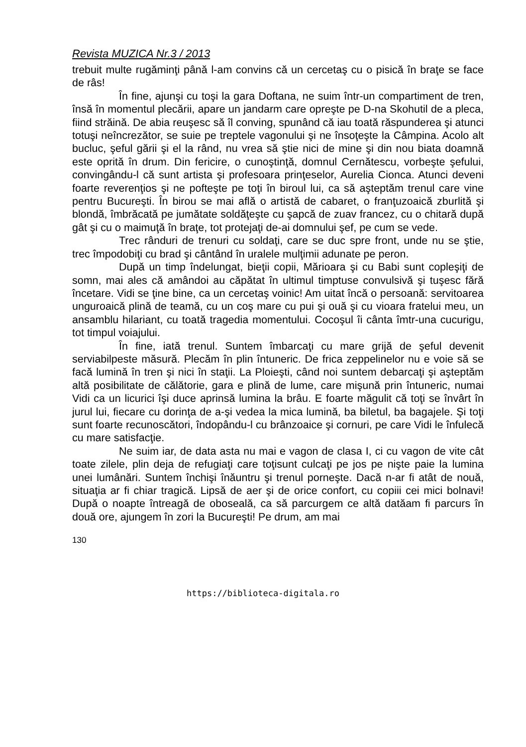Revista MUZICA Nr.3 / 2013
trebuit multe rugăminţi până l-am convins că un cercetaş cu o pisică în braţe se face de râs!
În fine, ajunşi cu toşi la gara Doftana, ne suim într-un compartiment de tren, însă în momentul plecării, apare un jandarm care opreşte pe D-na Skohutil de a pleca, fiind străină. De abia reuşesc să îl conving, spunând că iau toată răspunderea şi atunci totuşi neîncrezător, se suie pe treptele vagonului şi ne însoţeşte la Câmpina. Acolo alt bucluc, şeful gării şi el la rând, nu vrea să ştie nici de mine şi din nou biata doamnă este oprită în drum. Din fericire, o cunoştinţă, domnul Cernătescu, vorbeşte şefului, convingându-l că sunt artista şi profesoara prinţeselor, Aurelia Cionca. Atunci deveni foarte reverenţios şi ne pofteşte pe toţi în biroul lui, ca să aşteptăm trenul care vine pentru Bucureşti. În birou se mai află o artistă de cabaret, o franţuzoaică zburlită şi blondă, îmbrăcată pe jumătate soldăţeşte cu şapcă de zuav francez, cu o chitară după gât şi cu o maimuţă în braţe, tot protejaţi de-ai domnului şef, pe cum se vede.
Trec rânduri de trenuri cu soldaţi, care se duc spre front, unde nu se ştie, trec împodobiţi cu brad şi cântând în uralele mulţimii adunate pe peron.
După un timp îndelungat, bieţii copii, Mărioara şi cu Babi sunt copleşiţi de somn, mai ales că amândoi au căpătat în ultimul timptuse convulsivă şi tuşesc fără încetare. Vidi se ţine bine, ca un cercetaş voinic! Am uitat încă o persoană: servitoarea unguroaică plină de teamă, cu un coş mare cu pui şi ouă şi cu vioara fratelui meu, un ansamblu hilariant, cu toată tragedia momentului. Cocoşul îi cânta îmtr-una cucurigu, tot timpul voiajului.
În fine, iată trenul. Suntem îmbarcaţi cu mare grijă de şeful devenit serviabilpeste măsură. Plecăm în plin întuneric. De frica zeppelinelor nu e voie să se facă lumină în tren şi nici în staţii. La Ploieşti, când noi suntem debarcaţi şi aşteptăm altă posibilitate de călătorie, gara e plină de lume, care mişună prin întuneric, numai Vidi ca un licurici îşi duce aprinsă lumina la brâu. E foarte măgulit că toţi se învârt în jurul lui, fiecare cu dorinţa de a-şi vedea la mica lumină, ba biletul, ba bagajele. Şi toţi sunt foarte recunoscători, îndopându-l cu brânzoaice şi cornuri, pe care Vidi le înfulecă cu mare satisfacţie.
Ne suim iar, de data asta nu mai e vagon de clasa I, ci cu vagon de vite cât toate zilele, plin deja de refugiaţi care toţisunt culcaţi pe jos pe nişte paie la lumina unei lumânări. Suntem închişi înăuntru şi trenul porneşte. Dacă n-ar fi atât de nouă, situaţia ar fi chiar tragică. Lipsă de aer şi de orice confort, cu copiii cei mici bolnavi! După o noapte întreagă de oboseală, ca să parcurgem ce altă datăam fi parcurs în două ore, ajungem în zori la Bucureşti! Pe drum, am mai
130
https://biblioteca-digitala.ro